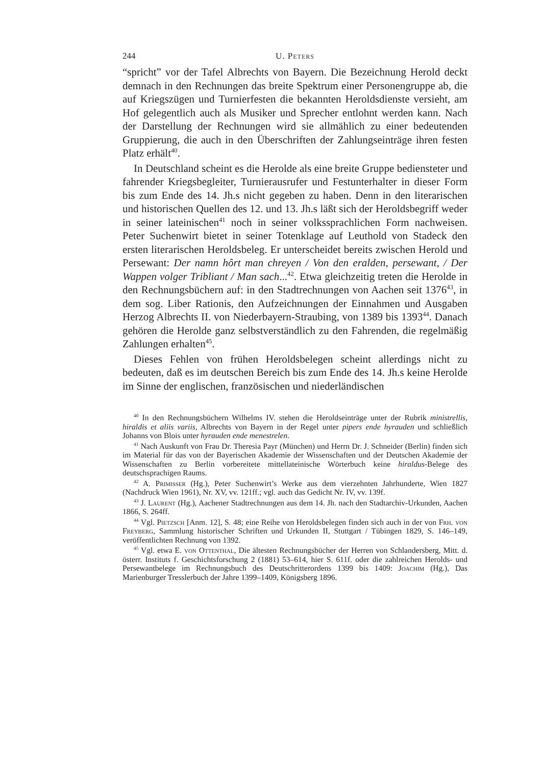244 U. Peters
“spricht” vor der Tafel Albrechts von Bayern. Die Bezeichnung Herold deckt demnach in den Rechnungen das breite Spektrum einer Personengruppe ab, die auf Kriegszügen und Turnierfesten die bekannten Heroldsdienste versieht, am Hof gelegentlich auch als Musiker und Sprecher entlohnt werden kann. Nach der Darstellung der Rechnungen wird sie allmählich zu einer bedeutenden Gruppierung, die auch in den Überschriften der Zahlungseinträge ihren festen Platz erhält<sup>40</sup>.
In Deutschland scheint es die Herolde als eine breite Gruppe bediensteter und fahrender Kriegsbegleiter, Turnierausrufer und Festunterhalter in dieser Form bis zum Ende des 14. Jh.s nicht gegeben zu haben. Denn in den literarischen und historischen Quellen des 12. und 13. Jh.s läßt sich der Heroldsbegriff weder in seiner lateinischen<sup>41</sup> noch in seiner volkssprachlichen Form nachweisen. Peter Suchenwirt bietet in seiner Totenklage auf Leuthold von Stadeck den ersten literarischen Heroldsbeleg. Er unterscheidet bereits zwischen Herold und Persewant: Der namn hôrt man chreyen / Von den eralden, persewant, / Der Wappen volger Tribliant / Man sach...<sup>42</sup>. Etwa gleichzeitig treten die Herolde in den Rechnungsbüchern auf: in den Stadtrechnungen von Aachen seit 1376<sup>43</sup>, in dem sog. Liber Rationis, den Aufzeichnungen der Einnahmen und Ausgaben Herzog Albrechts II. von Niederbayern-Straubing, von 1389 bis 1393<sup>44</sup>. Danach gehören die Herolde ganz selbstverständlich zu den Fahrenden, die regelmäßig Zahlungen erhalten<sup>45</sup>.
Dieses Fehlen von frühen Heroldsbelegen scheint allerdings nicht zu bedeuten, daß es im deutschen Bereich bis zum Ende des 14. Jh.s keine Herolde im Sinne der englischen, französischen und niederländischen
<sup>40</sup> In den Rechnungsbüchern Wilhelms IV. stehen die Heroldseinträge unter der Rubrik ministrellis, hiraldis et aliis variis, Albrechts von Bayern in der Regel unter pipers ende hyrauden und schließlich Johanns von Blois unter hyrauden ende menestrelen.
<sup>41</sup> Nach Auskunft von Frau Dr. Theresia Payr (München) und Herrn Dr. J. Schneider (Berlin) finden sich im Material für das von der Bayerischen Akademie der Wissenschaften und der Deutschen Akademie der Wissenschaften zu Berlin vorbereitete mittellateinische Wörterbuch keine hiraldus-Belege des deutschsprachigen Raums.
<sup>42</sup> A. Primisser (Hg.), Peter Suchenwirt’s Werke aus dem vierzehnten Jahrhunderte, Wien 1827 (Nachdruck Wien 1961), Nr. XV, vv. 121ff.; vgl. auch das Gedicht Nr. IV, vv. 139f.
<sup>43</sup> J. Laurent (Hg.), Aachener Stadtrechnungen aus dem 14. Jh. nach den Stadtarchiv-Urkunden, Aachen 1866, S. 264ff.
<sup>44</sup> Vgl. Pietzsch [Anm. 12], S. 48; eine Reihe von Heroldsbelegen finden sich auch in der von Frh. von Freyberg, Sammlung historischer Schriften und Urkunden II, Stuttgart / Tübingen 1829, S. 146–149, veröffentlichten Rechnung von 1392.
<sup>45</sup> Vgl. etwa E. von Ottenthal, Die ältesten Rechnungsbücher der Herren von Schlandersberg, Mitt. d. österr. Instituts f. Geschichtsforschung 2 (1881) 53–614, hier S. 611f. oder die zahlreichen Herolds- und Persewantbelege im Rechnungsbuch des Deutschritterordens 1399 bis 1409: Joachim (Hg.), Das Marienburger Tresslerbuch der Jahre 1399–1409, Königsberg 1896.